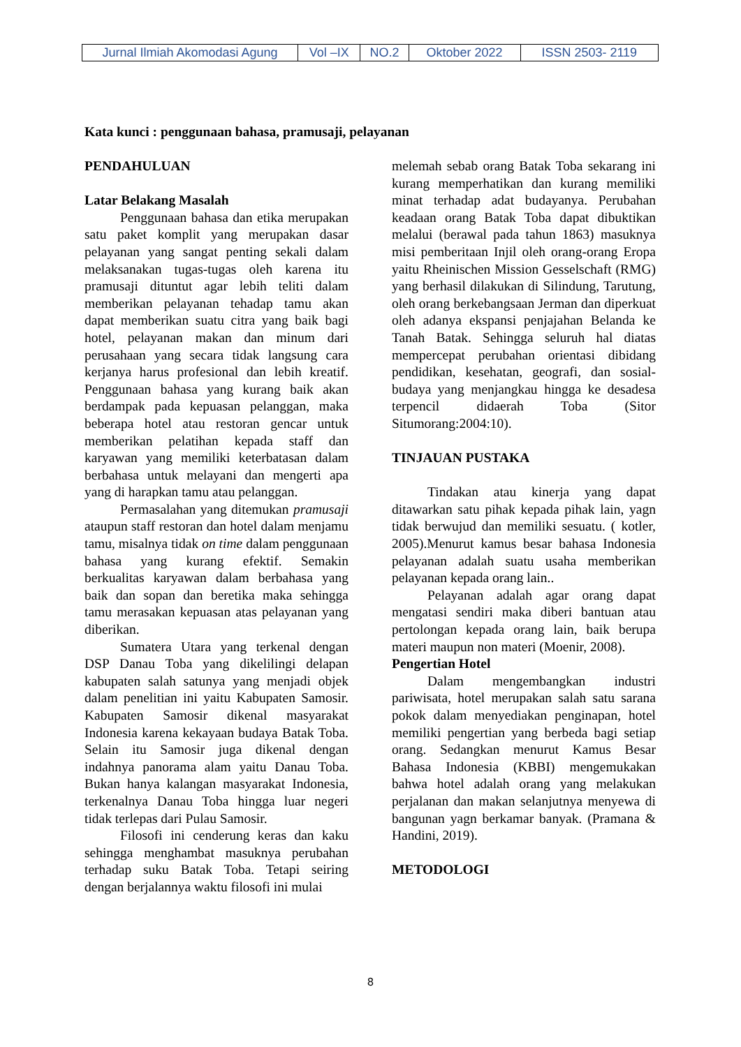| Jurnal Ilmiah Akomodasi Agung | Vol –IX | NO.2 | Oktober 2022 | ISSN 2503- 2119 |
Kata kunci : penggunaan bahasa, pramusaji, pelayanan
PENDAHULUAN
Latar Belakang Masalah
Penggunaan bahasa dan etika merupakan satu paket komplit yang merupakan dasar pelayanan yang sangat penting sekali dalam melaksanakan tugas-tugas oleh karena itu pramusaji dituntut agar lebih teliti dalam memberikan pelayanan tehadap tamu akan dapat memberikan suatu citra yang baik bagi hotel, pelayanan makan dan minum dari perusahaan yang secara tidak langsung cara kerjanya harus profesional dan lebih kreatif. Penggunaan bahasa yang kurang baik akan berdampak pada kepuasan pelanggan, maka beberapa hotel atau restoran gencar untuk memberikan pelatihan kepada staff dan karyawan yang memiliki keterbatasan dalam berbahasa untuk melayani dan mengerti apa yang di harapkan tamu atau pelanggan.
Permasalahan yang ditemukan pramusaji ataupun staff restoran dan hotel dalam menjamu tamu, misalnya tidak on time dalam penggunaan bahasa yang kurang efektif. Semakin berkualitas karyawan dalam berbahasa yang baik dan sopan dan beretika maka sehingga tamu merasakan kepuasan atas pelayanan yang diberikan.
Sumatera Utara yang terkenal dengan DSP Danau Toba yang dikelilingi delapan kabupaten salah satunya yang menjadi objek dalam penelitian ini yaitu Kabupaten Samosir. Kabupaten Samosir dikenal masyarakat Indonesia karena kekayaan budaya Batak Toba. Selain itu Samosir juga dikenal dengan indahnya panorama alam yaitu Danau Toba. Bukan hanya kalangan masyarakat Indonesia, terkenalnya Danau Toba hingga luar negeri tidak terlepas dari Pulau Samosir.
Filosofi ini cenderung keras dan kaku sehingga menghambat masuknya perubahan terhadap suku Batak Toba. Tetapi seiring dengan berjalannya waktu filosofi ini mulai
melemah sebab orang Batak Toba sekarang ini kurang memperhatikan dan kurang memiliki minat terhadap adat budayanya. Perubahan keadaan orang Batak Toba dapat dibuktikan melalui (berawal pada tahun 1863) masuknya misi pemberitaan Injil oleh orang-orang Eropa yaitu Rheinischen Mission Gesselschaft (RMG) yang berhasil dilakukan di Silindung, Tarutung, oleh orang berkebangsaan Jerman dan diperkuat oleh adanya ekspansi penjajahan Belanda ke Tanah Batak. Sehingga seluruh hal diatas mempercepat perubahan orientasi dibidang pendidikan, kesehatan, geografi, dan sosial-budaya yang menjangkau hingga ke desadesa terpencil didaerah Toba (Sitor Situmorang:2004:10).
TINJAUAN PUSTAKA
Tindakan atau kinerja yang dapat ditawarkan satu pihak kepada pihak lain, yagn tidak berwujud dan memiliki sesuatu. ( kotler, 2005).Menurut kamus besar bahasa Indonesia pelayanan adalah suatu usaha memberikan pelayanan kepada orang lain..
Pelayanan adalah agar orang dapat mengatasi sendiri maka diberi bantuan atau pertolongan kepada orang lain, baik berupa materi maupun non materi (Moenir, 2008).
Pengertian Hotel
Dalam mengembangkan industri pariwisata, hotel merupakan salah satu sarana pokok dalam menyediakan penginapan, hotel memiliki pengertian yang berbeda bagi setiap orang. Sedangkan menurut Kamus Besar Bahasa Indonesia (KBBI) mengemukakan bahwa hotel adalah orang yang melakukan perjalanan dan makan selanjutnya menyewa di bangunan yagn berkamar banyak. (Pramana & Handini, 2019).
METODOLOGI
8